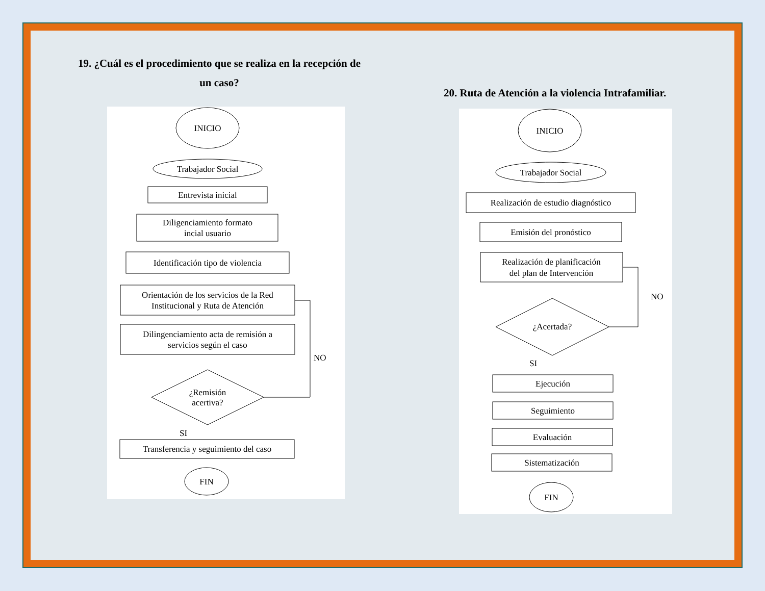19. ¿Cuál es el procedimiento que se realiza en la recepción de un caso?
INICIO
Trabajador Social
Entrevista inicial
Diligenciamiento formato
incial usuario
Identificación tipo de violencia
Orientación de los servicios de la Red
Institucional y Ruta de Atención
Dilingenciamiento acta de remisión a
servicios según el caso
¿Remisión
acertiva?
NO
SI
Transferencia y seguimiento del caso
FIN
20. Ruta de Atención a la violencia Intrafamiliar.
INICIO
Trabajador Social
Realización de estudio diagnóstico
Emisión del pronóstico
Realización de planificación
del plan de Intervención
¿Acertada?
NO
SI
Ejecución
Seguimiento
Evaluación
Sistematización
FIN